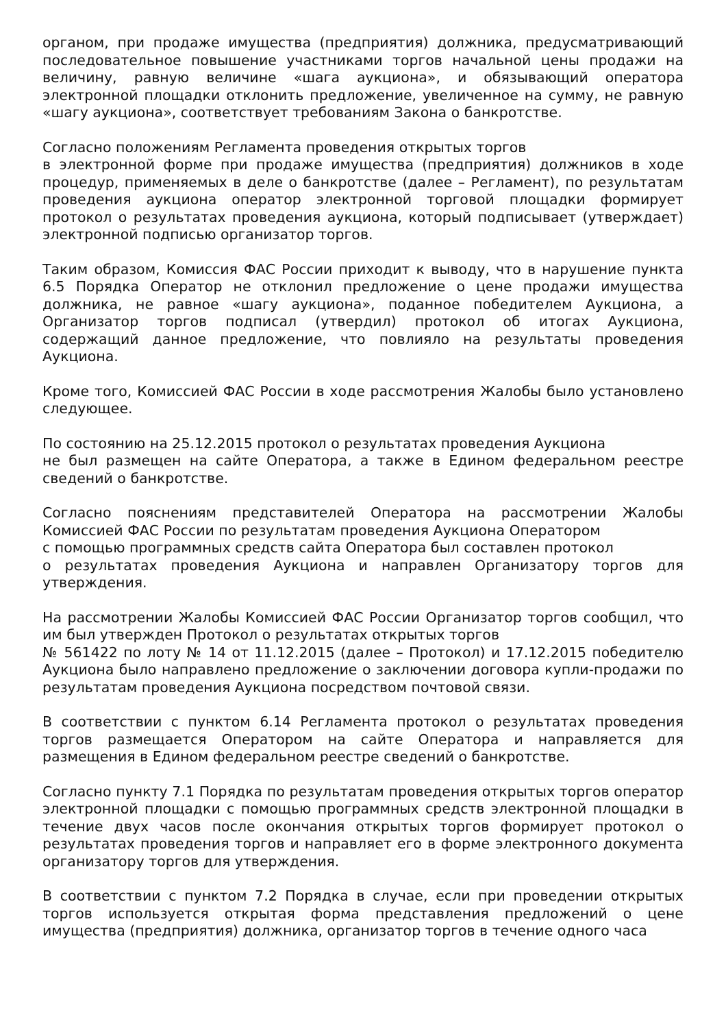органом, при продаже имущества (предприятия) должника, предусматривающий последовательное повышение участниками торгов начальной цены продажи на величину, равную величине «шага аукциона», и обязывающий оператора электронной площадки отклонить предложение, увеличенное на сумму, не равную «шагу аукциона», соответствует требованиям Закона о банкротстве.
Согласно положениям Регламента проведения открытых торгов
в электронной форме при продаже имущества (предприятия) должников в ходе процедур, применяемых в деле о банкротстве (далее – Регламент), по результатам проведения аукциона оператор электронной торговой площадки формирует протокол о результатах проведения аукциона, который подписывает (утверждает) электронной подписью организатор торгов.
Таким образом, Комиссия ФАС России приходит к выводу, что в нарушение пункта 6.5 Порядка Оператор не отклонил предложение о цене продажи имущества должника, не равное «шагу аукциона», поданное победителем Аукциона, а Организатор торгов подписал (утвердил) протокол об итогах Аукциона, содержащий данное предложение, что повлияло на результаты проведения Аукциона.
Кроме того, Комиссией ФАС России в ходе рассмотрения Жалобы было установлено следующее.
По состоянию на 25.12.2015 протокол о результатах проведения Аукциона
не был размещен на сайте Оператора, а также в Едином федеральном реестре сведений о банкротстве.
Согласно пояснениям представителей Оператора на рассмотрении Жалобы Комиссией ФАС России по результатам проведения Аукциона Оператором
с помощью программных средств сайта Оператора был составлен протокол
о результатах проведения Аукциона и направлен Организатору торгов для утверждения.
На рассмотрении Жалобы Комиссией ФАС России Организатор торгов сообщил, что им был утвержден Протокол о результатах открытых торгов
№ 561422 по лоту № 14 от 11.12.2015 (далее – Протокол) и 17.12.2015 победителю Аукциона было направлено предложение о заключении договора купли-продажи по результатам проведения Аукциона посредством почтовой связи.
В соответствии с пунктом 6.14 Регламента протокол о результатах проведения торгов размещается Оператором на сайте Оператора и направляется для размещения в Едином федеральном реестре сведений о банкротстве.
Согласно пункту 7.1 Порядка по результатам проведения открытых торгов оператор электронной площадки с помощью программных средств электронной площадки в течение двух часов после окончания открытых торгов формирует протокол о результатах проведения торгов и направляет его в форме электронного документа организатору торгов для утверждения.
В соответствии с пунктом 7.2 Порядка в случае, если при проведении открытых торгов используется открытая форма представления предложений о цене имущества (предприятия) должника, организатор торгов в течение одного часа